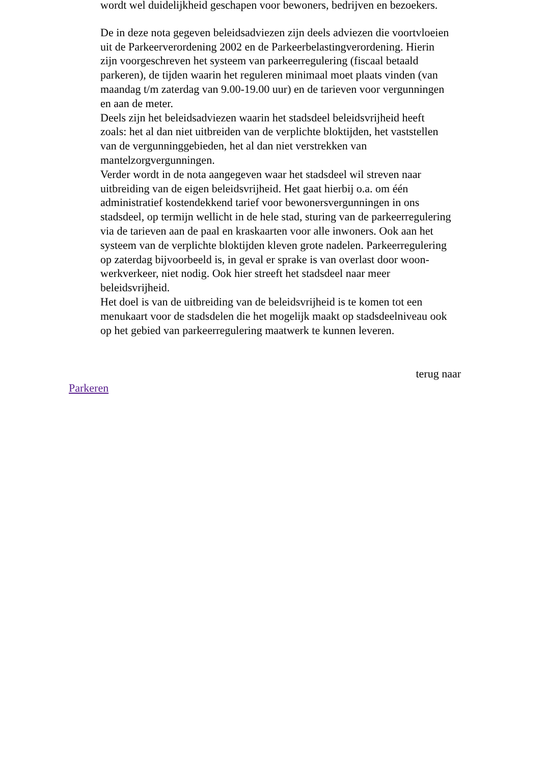wordt wel duidelijkheid geschapen voor bewoners, bedrijven en bezoekers.
De in deze nota gegeven beleidsadviezen zijn deels adviezen die voortvloeien uit de Parkeerverordening 2002 en de Parkeerbelastingverordening. Hierin zijn voorgeschreven het systeem van parkeerregulering (fiscaal betaald parkeren), de tijden waarin het reguleren minimaal moet plaats vinden (van maandag t/m zaterdag van 9.00-19.00 uur) en de tarieven voor vergunningen en aan de meter.
Deels zijn het beleidsadviezen waarin het stadsdeel beleidsvrijheid heeft zoals: het al dan niet uitbreiden van de verplichte bloktijden, het vaststellen van de vergunninggebieden, het al dan niet verstrekken van mantelzorgvergunningen.
Verder wordt in de nota aangegeven waar het stadsdeel wil streven naar uitbreiding van de eigen beleidsvrijheid. Het gaat hierbij o.a. om één administratief kostendekkend tarief voor bewonersvergunningen in ons stadsdeel, op termijn wellicht in de hele stad, sturing van de parkeerregulering via de tarieven aan de paal en kraskaarten voor alle inwoners. Ook aan het systeem van de verplichte bloktijden kleven grote nadelen. Parkeerregulering op zaterdag bijvoorbeeld is, in geval er sprake is van overlast door woon-werkverkeer, niet nodig. Ook hier streeft het stadsdeel naar meer beleidsvrijheid.
Het doel is van de uitbreiding van de beleidsvrijheid is te komen tot een menukaart voor de stadsdelen die het mogelijk maakt op stadsdeelniveau ook op het gebied van parkeerregulering maatwerk te kunnen leveren.
terug naar
Parkeren